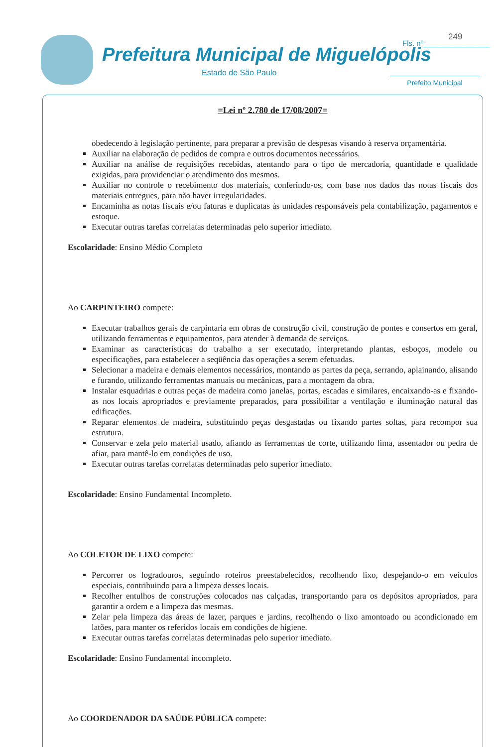Prefeitura Municipal de Miguelópolis
Estado de São Paulo
249
Fls. nº________________
Prefeito Municipal
=Lei nº 2.780 de 17/08/2007=
obedecendo à legislação pertinente, para preparar a previsão de despesas visando à reserva orçamentária.
Auxiliar na elaboração de pedidos de compra e outros documentos necessários.
Auxiliar na análise de requisições recebidas, atentando para o tipo de mercadoria, quantidade e qualidade exigidas, para providenciar o atendimento dos mesmos.
Auxiliar no controle o recebimento dos materiais, conferindo-os, com base nos dados das notas fiscais dos materiais entregues, para não haver irregularidades.
Encaminha as notas fiscais e/ou faturas e duplicatas às unidades responsáveis pela contabilização, pagamentos e estoque.
Executar outras tarefas correlatas determinadas pelo superior imediato.
Escolaridade: Ensino Médio Completo
Ao CARPINTEIRO compete:
Executar trabalhos gerais de carpintaria em obras de construção civil, construção de pontes e consertos em geral, utilizando ferramentas e equipamentos, para atender à demanda de serviços.
Examinar as características do trabalho a ser executado, interpretando plantas, esboços, modelo ou especificações, para estabelecer a seqüência das operações a serem efetuadas.
Selecionar a madeira e demais elementos necessários, montando as partes da peça, serrando, aplainando, alisando e furando, utilizando ferramentas manuais ou mecânicas, para a montagem da obra.
Instalar esquadrias e outras peças de madeira como janelas, portas, escadas e similares, encaixando-as e fixando-as nos locais apropriados e previamente preparados, para possibilitar a ventilação e iluminação natural das edificações.
Reparar elementos de madeira, substituindo peças desgastadas ou fixando partes soltas, para recompor sua estrutura.
Conservar e zela pelo material usado, afiando as ferramentas de corte, utilizando lima, assentador ou pedra de afiar, para mantê-lo em condições de uso.
Executar outras tarefas correlatas determinadas pelo superior imediato.
Escolaridade: Ensino Fundamental Incompleto.
Ao COLETOR DE LIXO compete:
Percorrer os logradouros, seguindo roteiros preestabelecidos, recolhendo lixo, despejando-o em veículos especiais, contribuindo para a limpeza desses locais.
Recolher entulhos de construções colocados nas calçadas, transportando para os depósitos apropriados, para garantir a ordem e a limpeza das mesmas.
Zelar pela limpeza das áreas de lazer, parques e jardins, recolhendo o lixo amontoado ou acondicionado em latões, para manter os referidos locais em condições de higiene.
Executar outras tarefas correlatas determinadas pelo superior imediato.
Escolaridade: Ensino Fundamental incompleto.
Ao COORDENADOR DA SAÚDE PÚBLICA compete: